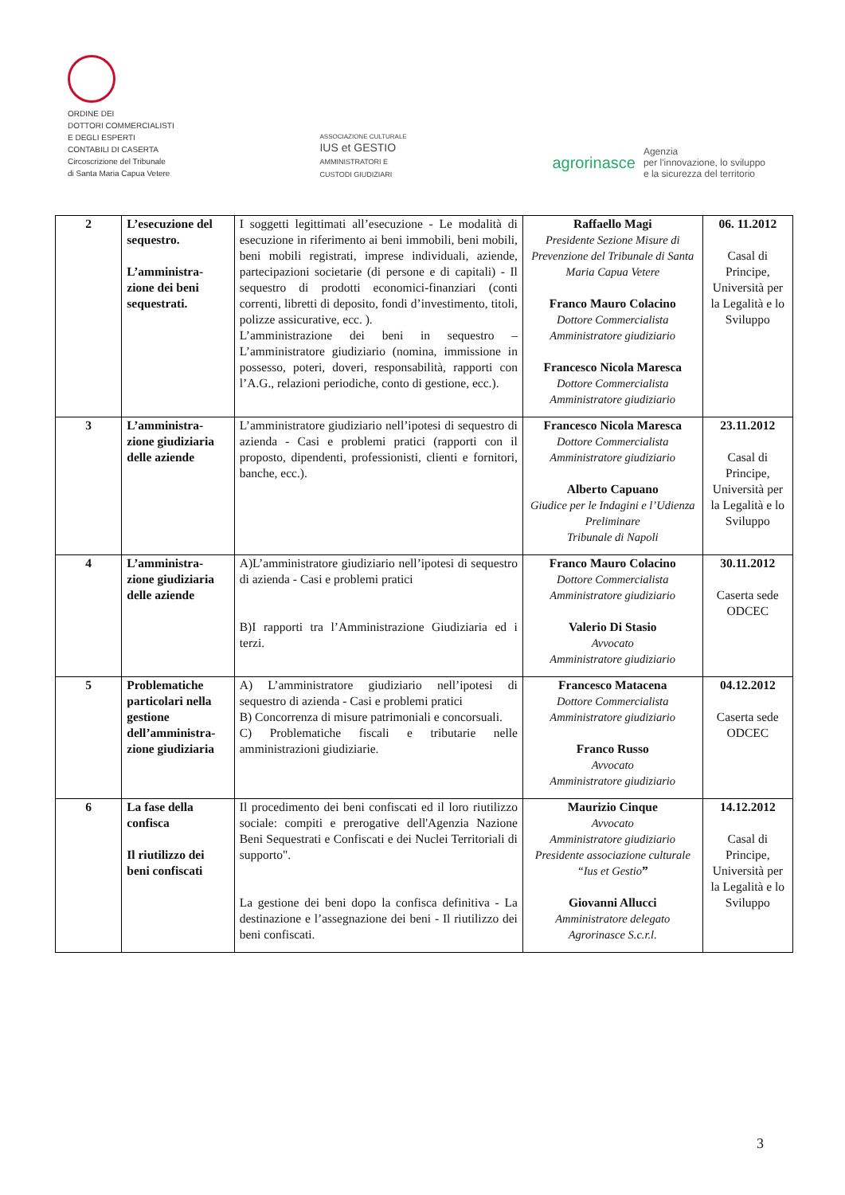ORDINE DEI
DOTTORI COMMERCIALISTI
E DEGLI ESPERTI
CONTABILI DI CASERTA
Circoscrizione del Tribunale
di Santa Maria Capua Vetere
ASSOCIAZIONE CULTURALE
IUS et GESTIO
AMMINISTRATORI E
CUSTODI GIUDIZIARI
agrorinasce Agenzia
per l'innovazione, lo sviluppo
e la sicurezza del territorio
| 2 | L’esecuzione del sequestro. L’amministra-zione dei beni sequestrati. | I soggetti legittimati all’esecuzione - Le modalità di esecuzione in riferimento ai beni immobili, beni mobili, beni mobili registrati, imprese individuali, aziende, partecipazioni societarie (di persone e di capitali) - Il sequestro di prodotti economici-finanziari (conti correnti, libretti di deposito, fondi d’investimento, titoli, polizze assicurative, ecc. ). L’amministrazione dei beni in sequestro – L’amministratore giudiziario (nomina, immissione in possesso, poteri, doveri, responsabilità, rapporti con l’A.G., relazioni periodiche, conto di gestione, ecc.). | Raffaello Magi Presidente Sezione Misure di Prevenzione del Tribunale di Santa Maria Capua Vetere Franco Mauro Colacino Dottore Commercialista Amministratore giudiziario Francesco Nicola Maresca Dottore Commercialista Amministratore giudiziario | 06. 11.2012 Casal di Principe, Università per la Legalità e lo Sviluppo |
| 3 | L’amministra-zione giudiziaria delle aziende | L’amministratore giudiziario nell’ipotesi di sequestro di azienda - Casi e problemi pratici (rapporti con il proposto, dipendenti, professionisti, clienti e fornitori, banche, ecc.). | Francesco Nicola Maresca Dottore Commercialista Amministratore giudiziario Alberto Capuano Giudice per le Indagini e l’Udienza Preliminare Tribunale di Napoli | 23.11.2012 Casal di Principe, Università per la Legalità e lo Sviluppo |
| 4 | L’amministra-zione giudiziaria delle aziende | A)L’amministratore giudiziario nell’ipotesi di sequestro di azienda - Casi e problemi pratici B)I rapporti tra l’Amministrazione Giudiziaria ed i terzi. | Franco Mauro Colacino Dottore Commercialista Amministratore giudiziario Valerio Di Stasio Avvocato Amministratore giudiziario | 30.11.2012 Caserta sede ODCEC |
| 5 | Problematiche particolari nella gestione dell’amministra-zione giudiziaria | A) L’amministratore giudiziario nell’ipotesi di sequestro di azienda - Casi e problemi pratici B) Concorrenza di misure patrimoniali e concorsuali. C) Problematiche fiscali e tributarie nelle amministrazioni giudiziarie. | Francesco Matacena Dottore Commercialista Amministratore giudiziario Franco Russo Avvocato Amministratore giudiziario | 04.12.2012 Caserta sede ODCEC |
| 6 | La fase della confisca Il riutilizzo dei beni confiscati | Il procedimento dei beni confiscati ed il loro riutilizzo sociale: compiti e prerogative dell'Agenzia Nazione Beni Sequestrati e Confiscati e dei Nuclei Territoriali di supporto". La gestione dei beni dopo la confisca definitiva - La destinazione e l’assegnazione dei beni - Il riutilizzo dei beni confiscati. | Maurizio Cinque Avvocato Amministratore giudiziario Presidente associazione culturale “Ius et Gestio ” Giovanni Allucci Amministratore delegato Agrorinasce S.c.r.l. | 14.12.2012 Casal di Principe, Università per la Legalità e lo Sviluppo |
3